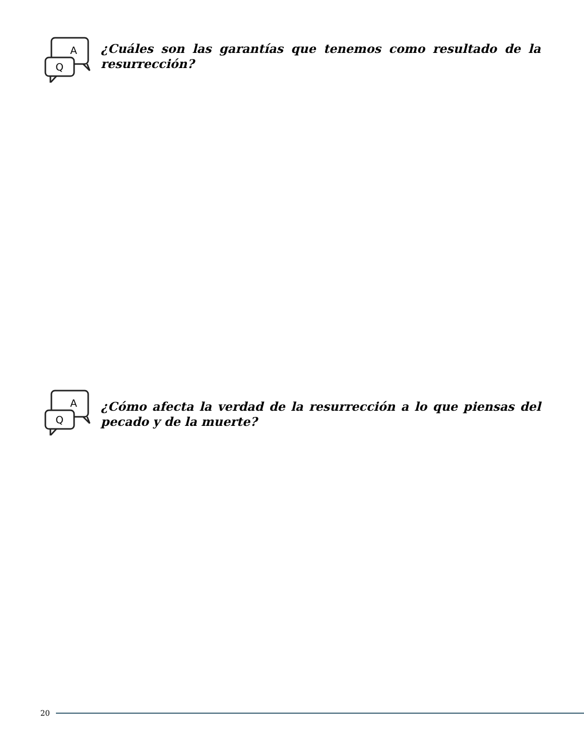A
Q
¿Cuáles son las garantías que tenemos como resultado de la resurrección?
A
Q
¿Cómo afecta la verdad de la resurrección a lo que piensas del pecado y de la muerte?
20